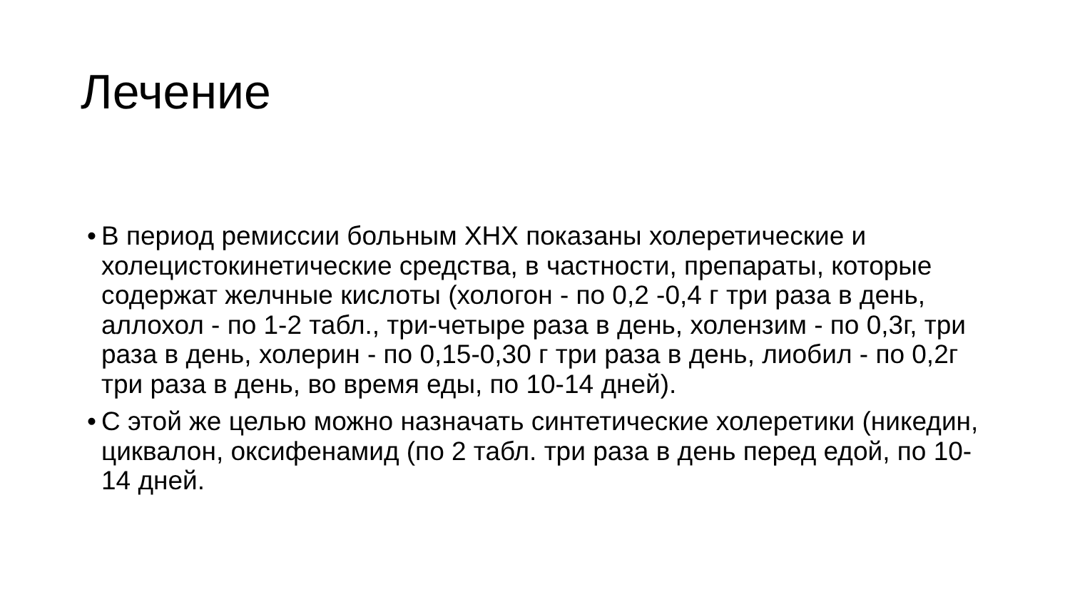Лечение
• В период ремиссии больным ХНХ показаны холеретические и холецистокинетические средства, в частности, препараты, которые содержат желчные кислоты (хологон - по 0,2 -0,4 г три раза в день, аллохол - по 1-2 табл., три-четыре раза в день, холензим - по 0,3г, три раза в день, холерин - по 0,15-0,30 г три раза в день, лиобил - по 0,2г три раза в день, во время еды, по 10-14 дней).
• С этой же целью можно назначать синтетические холеретики (никедин, циквалон, оксифенамид (по 2 табл. три раза в день перед едой, по 10-14 дней.